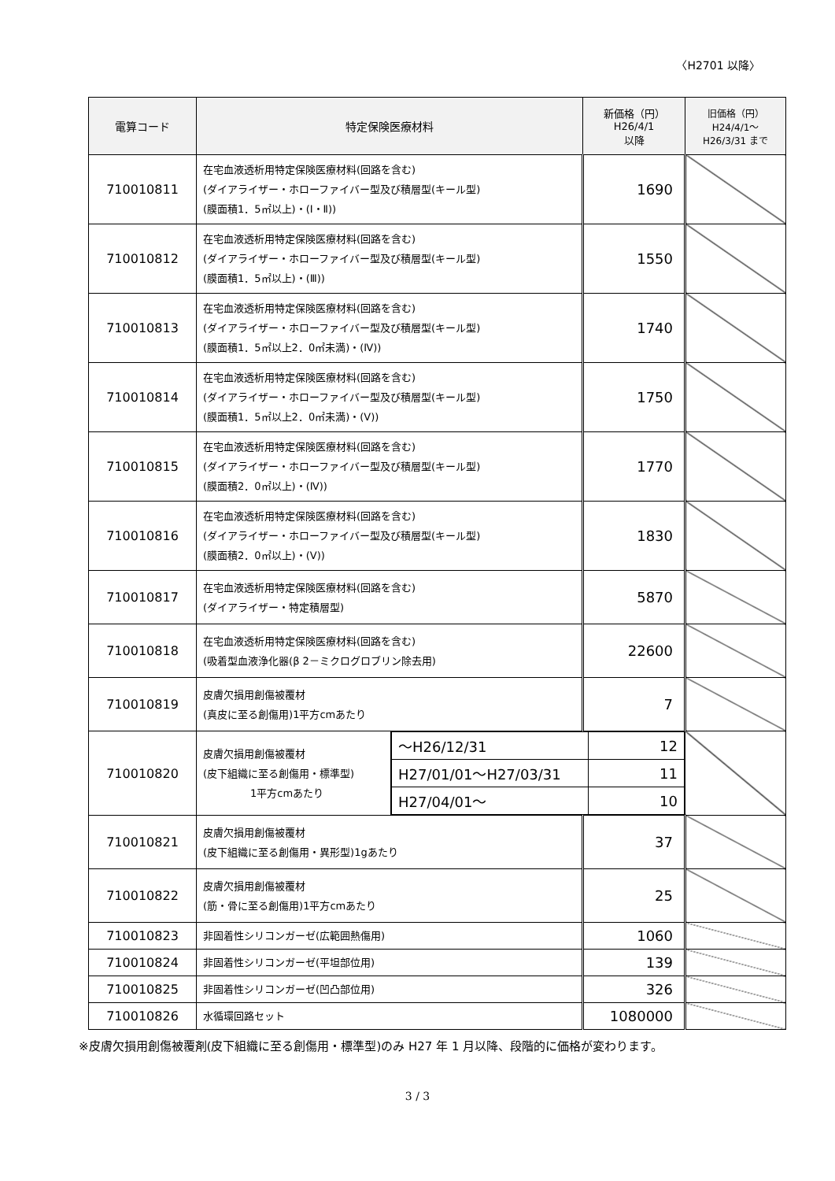〈H2701 以降〉
| 電算コード | 特定保険医療材料 | | 新価格（円） H26/4/1 以降 | 旧価格（円） H24/4/1～ H26/3/31 まで |
| --- | --- | --- | --- | --- |
| 710010811 | 在宅血液透析用特定保険医療材料(回路を含む) (ダイアライザー・ホローファイバー型及び積層型(キール型) (膜面積1．5㎡以上)・(Ⅰ・Ⅱ)) | | 1690 | |
| 710010812 | 在宅血液透析用特定保険医療材料(回路を含む) (ダイアライザー・ホローファイバー型及び積層型(キール型) (膜面積1．5㎡以上)・(Ⅲ)) | | 1550 | |
| 710010813 | 在宅血液透析用特定保険医療材料(回路を含む) (ダイアライザー・ホローファイバー型及び積層型(キール型) (膜面積1．5㎡以上2．0㎡未満)・(Ⅳ)) | | 1740 | |
| 710010814 | 在宅血液透析用特定保険医療材料(回路を含む) (ダイアライザー・ホローファイバー型及び積層型(キール型) (膜面積1．5㎡以上2．0㎡未満)・(Ⅴ)) | | 1750 | |
| 710010815 | 在宅血液透析用特定保険医療材料(回路を含む) (ダイアライザー・ホローファイバー型及び積層型(キール型) (膜面積2．0㎡以上)・(Ⅳ)) | | 1770 | |
| 710010816 | 在宅血液透析用特定保険医療材料(回路を含む) (ダイアライザー・ホローファイバー型及び積層型(キール型) (膜面積2．0㎡以上)・(Ⅴ)) | | 1830 | |
| 710010817 | 在宅血液透析用特定保険医療材料(回路を含む) (ダイアライザー・特定積層型) | | 5870 | |
| 710010818 | 在宅血液透析用特定保険医療材料(回路を含む) (吸着型血液浄化器(β 2－ミクログロブリン除去用) | | 22600 | |
| 710010819 | 皮膚欠損用創傷被覆材 (真皮に至る創傷用)1平方cmあたり | | 7 | |
| 710010820 | 皮膚欠損用創傷被覆材 (皮下組織に至る創傷用・標準型) 1平方cmあたり | / ～H26/12/31 / 12 / / H27/01/01～H27/03/31 / 11 / / H27/04/01～ / 10 / | | |
| 710010821 | 皮膚欠損用創傷被覆材 (皮下組織に至る創傷用・異形型)1gあたり | | 37 | |
| 710010822 | 皮膚欠損用創傷被覆材 (筋・骨に至る創傷用)1平方cmあたり | | 25 | |
| 710010823 | 非固着性シリコンガーゼ(広範囲熱傷用) | | 1060 | |
| 710010824 | 非固着性シリコンガーゼ(平坦部位用) | | 139 | |
| 710010825 | 非固着性シリコンガーゼ(凹凸部位用) | | 326 | |
| 710010826 | 水循環回路セット | | 1080000 | |
※皮膚欠損用創傷被覆剤(皮下組織に至る創傷用・標準型)のみ H27 年 1 月以降、段階的に価格が変わります。
3 / 3